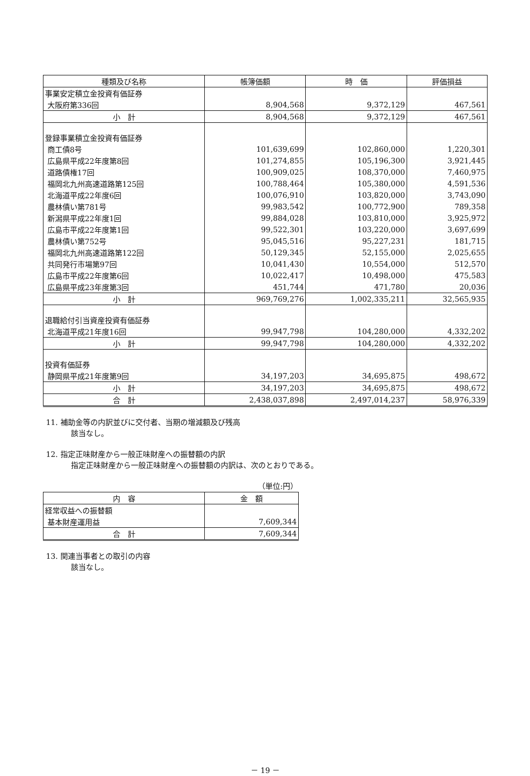| 種類及び名称 | 帳簿価額 | 時 価 | 評価損益 |
| --- | --- | --- | --- |
| 事業安定積立金投資有価証券 | | | |
| 大阪府第336回 | 8,904,568 | 9,372,129 | 467,561 |
| 小 計 | 8,904,568 | 9,372,129 | 467,561 |
| 登録事業積立金投資有価証券 | | | |
| 商工債8号 | 101,639,699 | 102,860,000 | 1,220,301 |
| 広島県平成22年度第8回 | 101,274,855 | 105,196,300 | 3,921,445 |
| 道路債権17回 | 100,909,025 | 108,370,000 | 7,460,975 |
| 福岡北九州高速道路第125回 | 100,788,464 | 105,380,000 | 4,591,536 |
| 北海道平成22年度6回 | 100,076,910 | 103,820,000 | 3,743,090 |
| 農林債い第781号 | 99,983,542 | 100,772,900 | 789,358 |
| 新潟県平成22年度1回 | 99,884,028 | 103,810,000 | 3,925,972 |
| 広島市平成22年度第1回 | 99,522,301 | 103,220,000 | 3,697,699 |
| 農林債い第752号 | 95,045,516 | 95,227,231 | 181,715 |
| 福岡北九州高速道路第122回 | 50,129,345 | 52,155,000 | 2,025,655 |
| 共同発行市場第97回 | 10,041,430 | 10,554,000 | 512,570 |
| 広島市平成22年度第6回 | 10,022,417 | 10,498,000 | 475,583 |
| 広島県平成23年度第3回 | 451,744 | 471,780 | 20,036 |
| 小 計 | 969,769,276 | 1,002,335,211 | 32,565,935 |
| 退職給付引当資産投資有価証券 | | | |
| 北海道平成21年度16回 | 99,947,798 | 104,280,000 | 4,332,202 |
| 小 計 | 99,947,798 | 104,280,000 | 4,332,202 |
| 投資有価証券 | | | |
| 静岡県平成21年度第9回 | 34,197,203 | 34,695,875 | 498,672 |
| 小 計 | 34,197,203 | 34,695,875 | 498,672 |
| 合 計 | 2,438,037,898 | 2,497,014,237 | 58,976,339 |
11. 補助金等の内訳並びに交付者、当期の増減額及び残高
該当なし。
12. 指定正味財産から一般正味財産への振替額の内訳
指定正味財産から一般正味財産への振替額の内訳は、次のとおりである。
（単位:円）
| 内 容 | 金 額 |
| --- | --- |
| 経常収益への振替額 | |
| 基本財産運用益 | 7,609,344 |
| 合 計 | 7,609,344 |
13. 関連当事者との取引の内容
該当なし。
－ 19 －